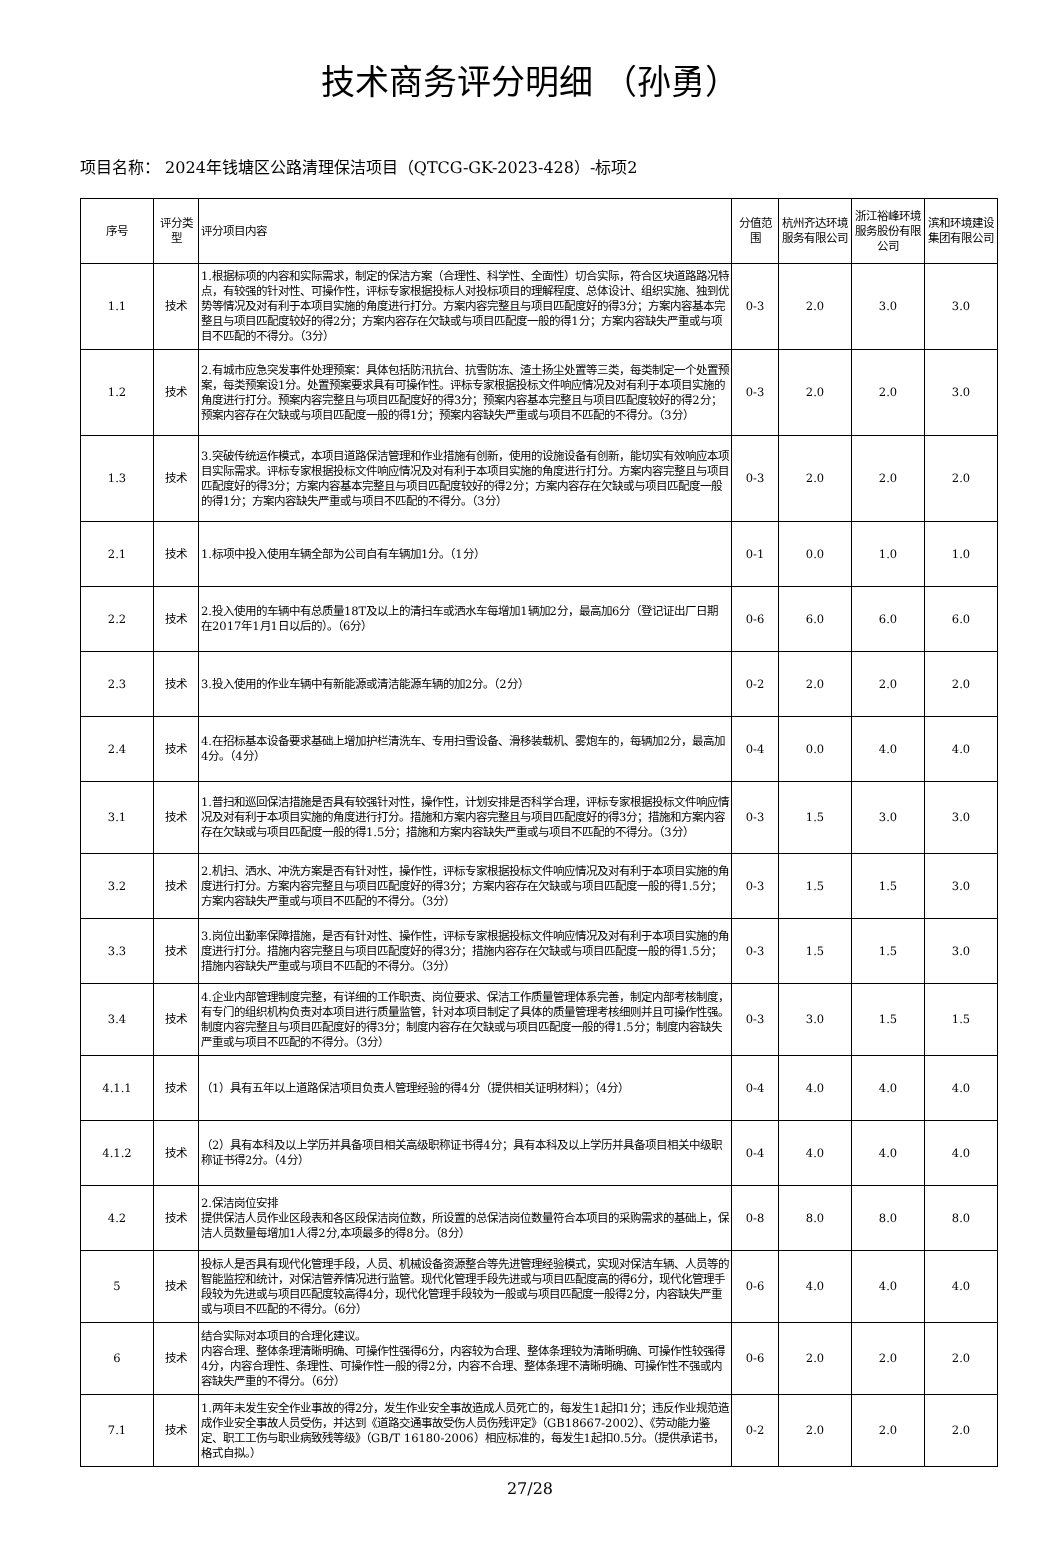技术商务评分明细 （孙勇）
项目名称： 2024年钱塘区公路清理保洁项目（QTCG-GK-2023-428）-标项2
| 序号 | 评分类型 | 评分项目内容 | 分值范围 | 杭州齐达环境服务有限公司 | 浙江裕峰环境服务股份有限公司 | 滨和环境建设集团有限公司 |
| --- | --- | --- | --- | --- | --- | --- |
| 1.1 | 技术 | 1.根据标项的内容和实际需求，制定的保洁方案（合理性、科学性、全面性）切合实际，符合区块道路路况特点，有较强的针对性、可操作性，评标专家根据投标人对投标项目的理解程度、总体设计、组织实施、独到优势等情况及对有利于本项目实施的角度进行打分。方案内容完整且与项目匹配度好的得3分；方案内容基本完整且与项目匹配度较好的得2分；方案内容存在欠缺或与项目匹配度一般的得1分；方案内容缺失严重或与项目不匹配的不得分。（3分） | 0-3 | 2.0 | 3.0 | 3.0 |
| 1.2 | 技术 | 2.有城市应急突发事件处理预案：具体包括防汛抗台、抗雪防冻、渣土扬尘处置等三类，每类制定一个处置预案，每类预案设1分。处置预案要求具有可操作性。评标专家根据投标文件响应情况及对有利于本项目实施的角度进行打分。预案内容完整且与项目匹配度好的得3分；预案内容基本完整且与项目匹配度较好的得2分；预案内容存在欠缺或与项目匹配度一般的得1分；预案内容缺失严重或与项目不匹配的不得分。（3分） | 0-3 | 2.0 | 2.0 | 3.0 |
| 1.3 | 技术 | 3.突破传统运作模式，本项目道路保洁管理和作业措施有创新，使用的设施设备有创新，能切实有效响应本项目实际需求。评标专家根据投标文件响应情况及对有利于本项目实施的角度进行打分。方案内容完整且与项目匹配度好的得3分；方案内容基本完整且与项目匹配度较好的得2分；方案内容存在欠缺或与项目匹配度一般的得1分；方案内容缺失严重或与项目不匹配的不得分。（3分） | 0-3 | 2.0 | 2.0 | 2.0 |
| 2.1 | 技术 | 1.标项中投入使用车辆全部为公司自有车辆加1分。（1分） | 0-1 | 0.0 | 1.0 | 1.0 |
| 2.2 | 技术 | 2.投入使用的车辆中有总质量18T及以上的清扫车或洒水车每增加1辆加2分，最高加6分（登记证出厂日期在2017年1月1日以后的）。（6分） | 0-6 | 6.0 | 6.0 | 6.0 |
| 2.3 | 技术 | 3.投入使用的作业车辆中有新能源或清洁能源车辆的加2分。（2分） | 0-2 | 2.0 | 2.0 | 2.0 |
| 2.4 | 技术 | 4.在招标基本设备要求基础上增加护栏清洗车、专用扫雪设备、滑移装载机、雾炮车的，每辆加2分，最高加4分。（4分） | 0-4 | 0.0 | 4.0 | 4.0 |
| 3.1 | 技术 | 1.普扫和巡回保洁措施是否具有较强针对性，操作性，计划安排是否科学合理，评标专家根据投标文件响应情况及对有利于本项目实施的角度进行打分。措施和方案内容完整且与项目匹配度好的得3分；措施和方案内容存在欠缺或与项目匹配度一般的得1.5分；措施和方案内容缺失严重或与项目不匹配的不得分。（3分） | 0-3 | 1.5 | 3.0 | 3.0 |
| 3.2 | 技术 | 2.机扫、洒水、冲洗方案是否有针对性，操作性，评标专家根据投标文件响应情况及对有利于本项目实施的角度进行打分。方案内容完整且与项目匹配度好的得3分；方案内容存在欠缺或与项目匹配度一般的得1.5分；方案内容缺失严重或与项目不匹配的不得分。（3分） | 0-3 | 1.5 | 1.5 | 3.0 |
| 3.3 | 技术 | 3.岗位出勤率保障措施，是否有针对性、操作性，评标专家根据投标文件响应情况及对有利于本项目实施的角度进行打分。措施内容完整且与项目匹配度好的得3分；措施内容存在欠缺或与项目匹配度一般的得1.5分；措施内容缺失严重或与项目不匹配的不得分。（3分） | 0-3 | 1.5 | 1.5 | 3.0 |
| 3.4 | 技术 | 4.企业内部管理制度完整，有详细的工作职责、岗位要求、保洁工作质量管理体系完善，制定内部考核制度，有专门的组织机构负责对本项目进行质量监管，针对本项目制定了具体的质量管理考核细则并且可操作性强。制度内容完整且与项目匹配度好的得3分；制度内容存在欠缺或与项目匹配度一般的得1.5分；制度内容缺失严重或与项目不匹配的不得分。（3分） | 0-3 | 3.0 | 1.5 | 1.5 |
| 4.1.1 | 技术 | （1）具有五年以上道路保洁项目负责人管理经验的得4分（提供相关证明材料）；（4分） | 0-4 | 4.0 | 4.0 | 4.0 |
| 4.1.2 | 技术 | （2）具有本科及以上学历并具备项目相关高级职称证书得4分；具有本科及以上学历并具备项目相关中级职称证书得2分。（4分） | 0-4 | 4.0 | 4.0 | 4.0 |
| 4.2 | 技术 | 2.保洁岗位安排 提供保洁人员作业区段表和各区段保洁岗位数，所设置的总保洁岗位数量符合本项目的采购需求的基础上，保洁人员数量每增加1人得2分,本项最多的得8分。（8分） | 0-8 | 8.0 | 8.0 | 8.0 |
| 5 | 技术 | 投标人是否具有现代化管理手段，人员、机械设备资源整合等先进管理经验模式，实现对保洁车辆、人员等的智能监控和统计，对保洁管养情况进行监管。现代化管理手段先进或与项目匹配度高的得6分，现代化管理手段较为先进或与项目匹配度较高得4分，现代化管理手段较为一般或与项目匹配度一般得2分，内容缺失严重或与项目不匹配的不得分。（6分） | 0-6 | 4.0 | 4.0 | 4.0 |
| 6 | 技术 | 结合实际对本项目的合理化建议。 内容合理、整体条理清晰明确、可操作性强得6分，内容较为合理、整体条理较为清晰明确、可操作性较强得4分，内容合理性、条理性、可操作性一般的得2分，内容不合理、整体条理不清晰明确、可操作性不强或内容缺失严重的不得分。（6分） | 0-6 | 2.0 | 2.0 | 2.0 |
| 7.1 | 技术 | 1.两年未发生安全作业事故的得2分，发生作业安全事故造成人员死亡的，每发生1起扣1分；违反作业规范造成作业安全事故人员受伤，并达到《道路交通事故受伤人员伤残评定》（GB18667-2002）、《劳动能力鉴定、职工工伤与职业病致残等级》（GB/T 16180-2006）相应标准的，每发生1起扣0.5分。（提供承诺书，格式自拟。） | 0-2 | 2.0 | 2.0 | 2.0 |
27/28